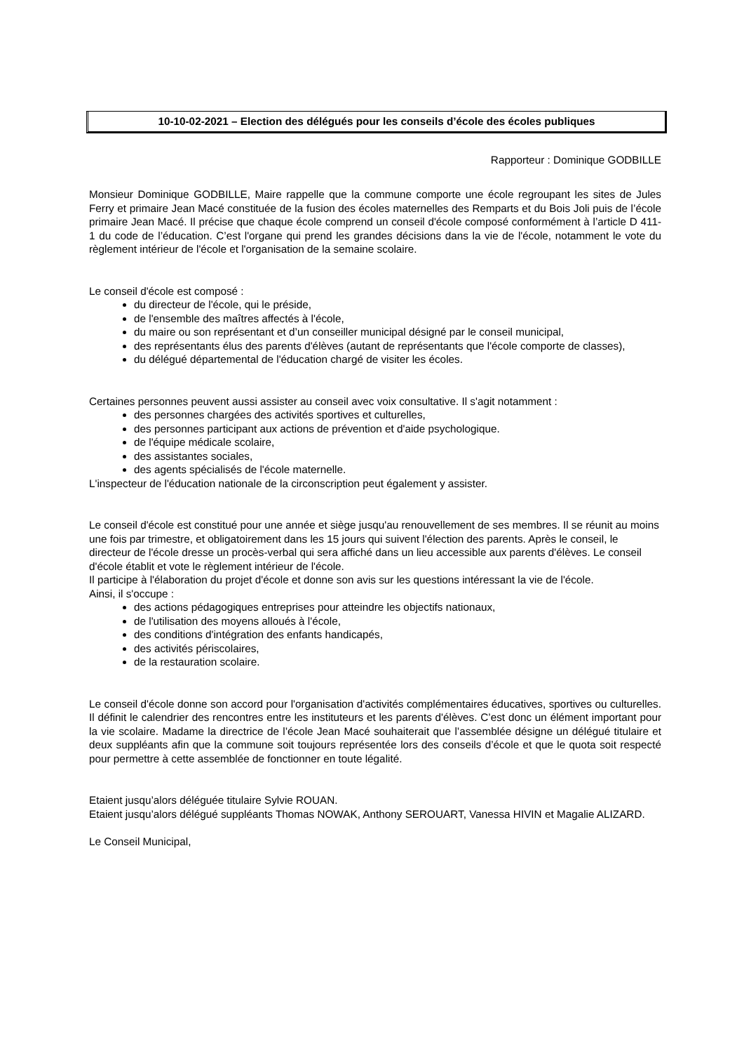10-10-02-2021 – Election des délégués pour les conseils d’école des écoles publiques
Rapporteur : Dominique GODBILLE
Monsieur Dominique GODBILLE, Maire rappelle que la commune comporte une école regroupant les sites de Jules Ferry et primaire Jean Macé constituée de la fusion des écoles maternelles des Remparts et du Bois Joli puis de l’école primaire Jean Macé. Il précise que chaque école comprend un conseil d'école composé conformément à l’article D 411-1 du code de l’éducation. C’est l'organe qui prend les grandes décisions dans la vie de l'école, notamment le vote du règlement intérieur de l'école et l'organisation de la semaine scolaire.
Le conseil d'école est composé :
du directeur de l'école, qui le préside,
de l'ensemble des maîtres affectés à l'école,
du maire ou son représentant et d’un conseiller municipal désigné par le conseil municipal,
des représentants élus des parents d'élèves (autant de représentants que l'école comporte de classes),
du délégué départemental de l'éducation chargé de visiter les écoles.
Certaines personnes peuvent aussi assister au conseil avec voix consultative. Il s'agit notamment :
des personnes chargées des activités sportives et culturelles,
des personnes participant aux actions de prévention et d'aide psychologique.
de l'équipe médicale scolaire,
des assistantes sociales,
des agents spécialisés de l'école maternelle.
L'inspecteur de l'éducation nationale de la circonscription peut également y assister.
Le conseil d'école est constitué pour une année et siège jusqu'au renouvellement de ses membres. Il se réunit au moins une fois par trimestre, et obligatoirement dans les 15 jours qui suivent l'élection des parents. Après le conseil, le directeur de l'école dresse un procès-verbal qui sera affiché dans un lieu accessible aux parents d'élèves. Le conseil d'école établit et vote le règlement intérieur de l'école.
Il participe à l'élaboration du projet d'école et donne son avis sur les questions intéressant la vie de l'école.
Ainsi, il s'occupe :
des actions pédagogiques entreprises pour atteindre les objectifs nationaux,
de l'utilisation des moyens alloués à l'école,
des conditions d'intégration des enfants handicapés,
des activités périscolaires,
de la restauration scolaire.
Le conseil d'école donne son accord pour l'organisation d'activités complémentaires éducatives, sportives ou culturelles. Il définit le calendrier des rencontres entre les instituteurs et les parents d'élèves. C’est donc un élément important pour la vie scolaire. Madame la directrice de l’école Jean Macé souhaiterait que l’assemblée désigne un délégué titulaire et deux suppléants afin que la commune soit toujours représentée lors des conseils d’école et que le quota soit respecté pour permettre à cette assemblée de fonctionner en toute légalité.
Etaient jusqu’alors déléguée titulaire Sylvie ROUAN.
Etaient jusqu’alors délégué suppléants Thomas NOWAK, Anthony SEROUART, Vanessa HIVIN et Magalie ALIZARD.
Le Conseil Municipal,